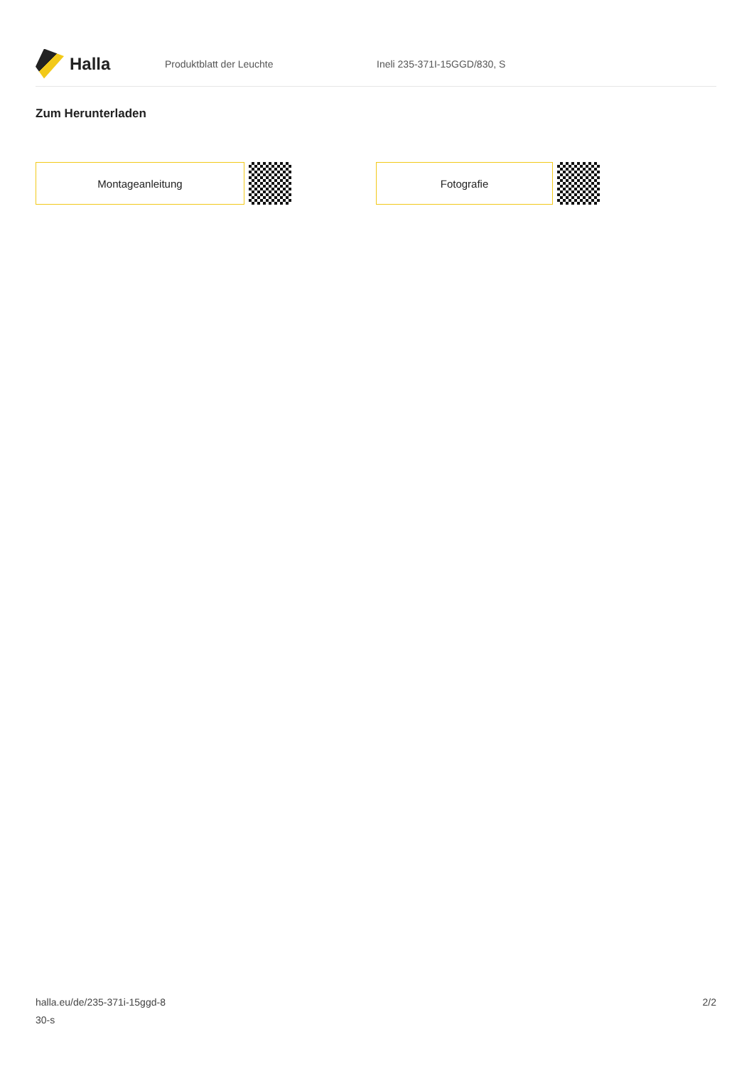Halla
Produktblatt der Leuchte Ineli 235-371I-15GGD/830, S
Zum Herunterladen
Montageanleitung Fotografie
halla.eu/de/235-371i-15ggd-8
30-s
2/2